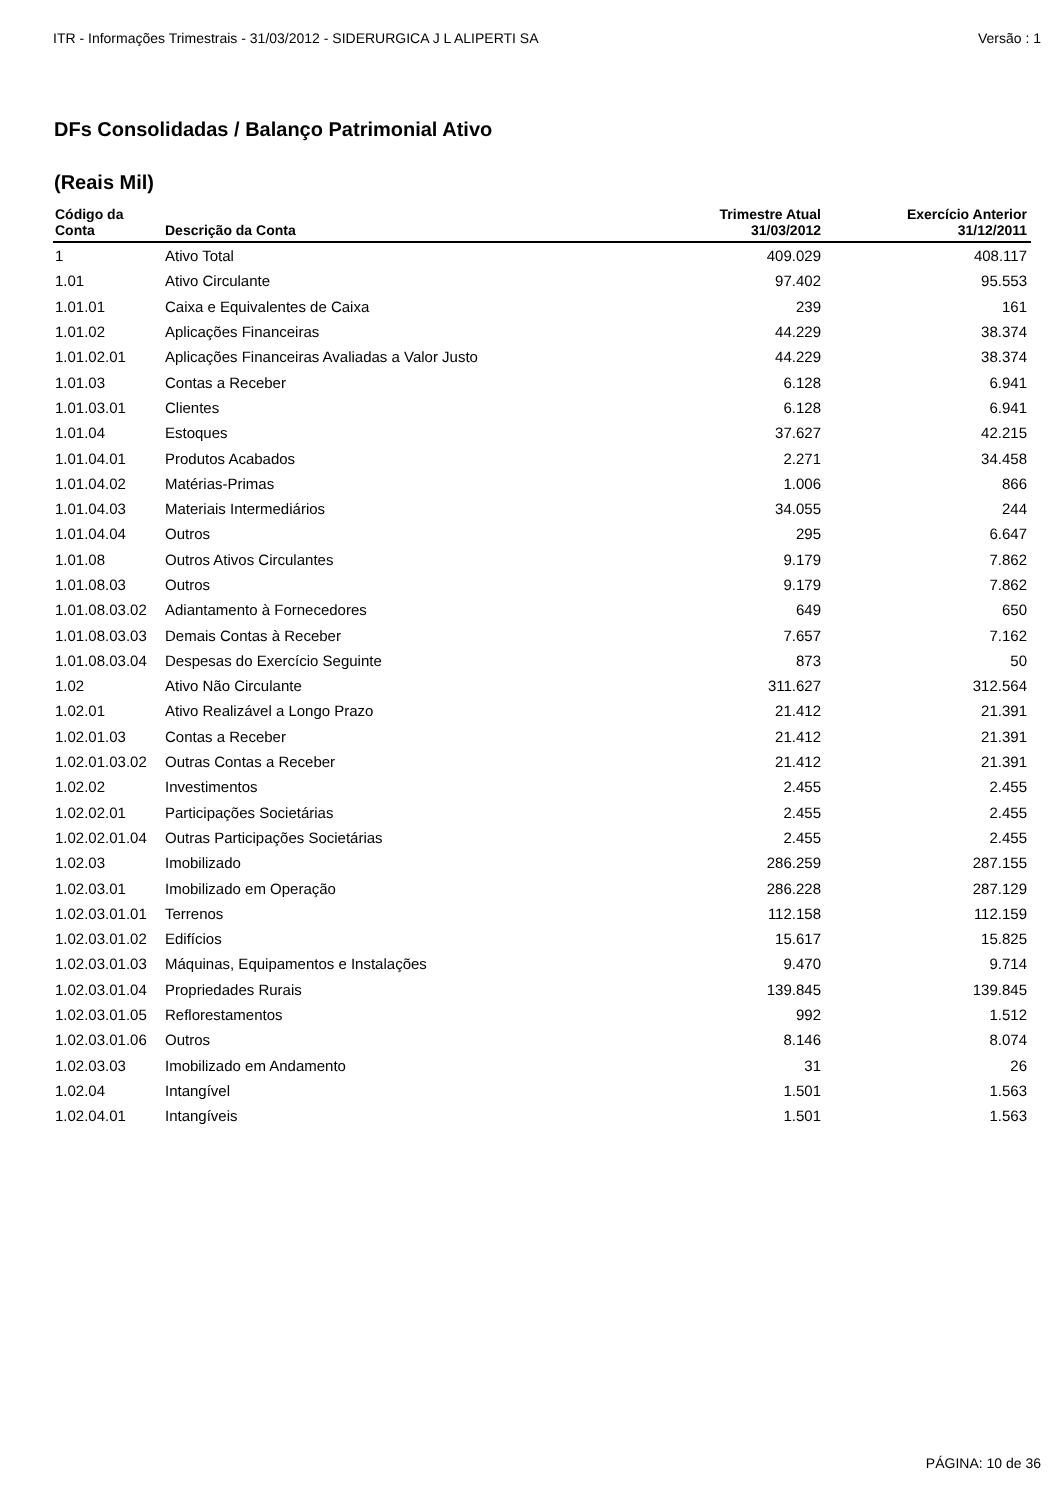ITR - Informações Trimestrais - 31/03/2012 - SIDERURGICA J L ALIPERTI SA Versão : 1
DFs Consolidadas / Balanço Patrimonial Ativo
(Reais Mil)
| Código da Conta | Descrição da Conta | Trimestre Atual 31/03/2012 | Exercício Anterior 31/12/2011 |
| --- | --- | --- | --- |
| 1 | Ativo Total | 409.029 | 408.117 |
| 1.01 | Ativo Circulante | 97.402 | 95.553 |
| 1.01.01 | Caixa e Equivalentes de Caixa | 239 | 161 |
| 1.01.02 | Aplicações Financeiras | 44.229 | 38.374 |
| 1.01.02.01 | Aplicações Financeiras Avaliadas a Valor Justo | 44.229 | 38.374 |
| 1.01.03 | Contas a Receber | 6.128 | 6.941 |
| 1.01.03.01 | Clientes | 6.128 | 6.941 |
| 1.01.04 | Estoques | 37.627 | 42.215 |
| 1.01.04.01 | Produtos Acabados | 2.271 | 34.458 |
| 1.01.04.02 | Matérias-Primas | 1.006 | 866 |
| 1.01.04.03 | Materiais Intermediários | 34.055 | 244 |
| 1.01.04.04 | Outros | 295 | 6.647 |
| 1.01.08 | Outros Ativos Circulantes | 9.179 | 7.862 |
| 1.01.08.03 | Outros | 9.179 | 7.862 |
| 1.01.08.03.02 | Adiantamento à Fornecedores | 649 | 650 |
| 1.01.08.03.03 | Demais Contas à Receber | 7.657 | 7.162 |
| 1.01.08.03.04 | Despesas do Exercício Seguinte | 873 | 50 |
| 1.02 | Ativo Não Circulante | 311.627 | 312.564 |
| 1.02.01 | Ativo Realizável a Longo Prazo | 21.412 | 21.391 |
| 1.02.01.03 | Contas a Receber | 21.412 | 21.391 |
| 1.02.01.03.02 | Outras Contas a Receber | 21.412 | 21.391 |
| 1.02.02 | Investimentos | 2.455 | 2.455 |
| 1.02.02.01 | Participações Societárias | 2.455 | 2.455 |
| 1.02.02.01.04 | Outras Participações Societárias | 2.455 | 2.455 |
| 1.02.03 | Imobilizado | 286.259 | 287.155 |
| 1.02.03.01 | Imobilizado em Operação | 286.228 | 287.129 |
| 1.02.03.01.01 | Terrenos | 112.158 | 112.159 |
| 1.02.03.01.02 | Edifícios | 15.617 | 15.825 |
| 1.02.03.01.03 | Máquinas, Equipamentos e Instalações | 9.470 | 9.714 |
| 1.02.03.01.04 | Propriedades Rurais | 139.845 | 139.845 |
| 1.02.03.01.05 | Reflorestamentos | 992 | 1.512 |
| 1.02.03.01.06 | Outros | 8.146 | 8.074 |
| 1.02.03.03 | Imobilizado em Andamento | 31 | 26 |
| 1.02.04 | Intangível | 1.501 | 1.563 |
| 1.02.04.01 | Intangíveis | 1.501 | 1.563 |
PÁGINA: 10 de 36